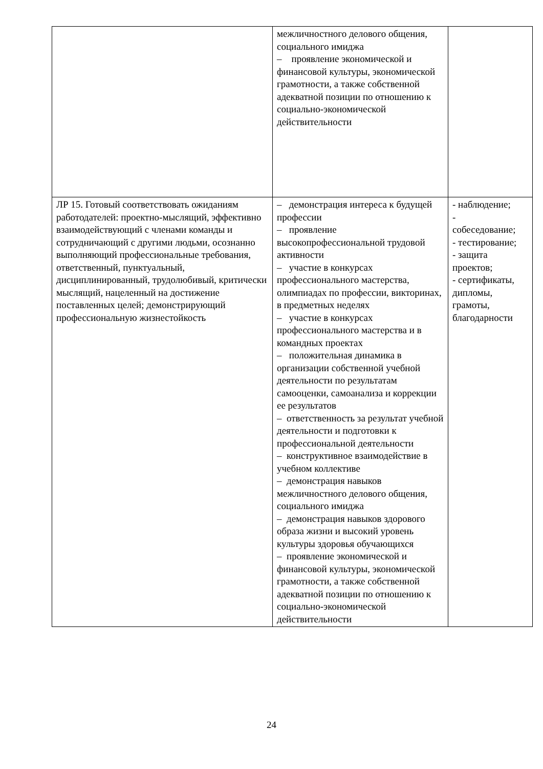| | межличностного делового общения, социального имиджа – проявление экономической и финансовой культуры, экономической грамотности, а также собственной адекватной позиции по отношению к социально-экономической действительности | |
| ЛР 15. Готовый соответствовать ожиданиям работодателей: проектно-мыслящий, эффективно взаимодействующий с членами команды и сотрудничающий с другими людьми, осознанно выполняющий профессиональные требования, ответственный, пунктуальный, дисциплинированный, трудолюбивый, критически мыслящий, нацеленный на достижение поставленных целей; демонстрирующий профессиональную жизнестойкость | – демонстрация интереса к будущей профессии – проявление высокопрофессиональной трудовой активности – участие в конкурсах профессионального мастерства, олимпиадах по профессии, викторинах, в предметных неделях – участие в конкурсах профессионального мастерства и в командных проектах – положительная динамика в организации собственной учебной деятельности по результатам самооценки, самоанализа и коррекции ее результатов – ответственность за результат учебной деятельности и подготовки к профессиональной деятельности – конструктивное взаимодействие в учебном коллективе – демонстрация навыков межличностного делового общения, социального имиджа – демонстрация навыков здорового образа жизни и высокий уровень культуры здоровья обучающихся – проявление экономической и финансовой культуры, экономической грамотности, а также собственной адекватной позиции по отношению к социально-экономической действительности | - наблюдение; - собеседование; - тестирование; - защита проектов; - сертификаты, дипломы, грамоты, благодарности |
24